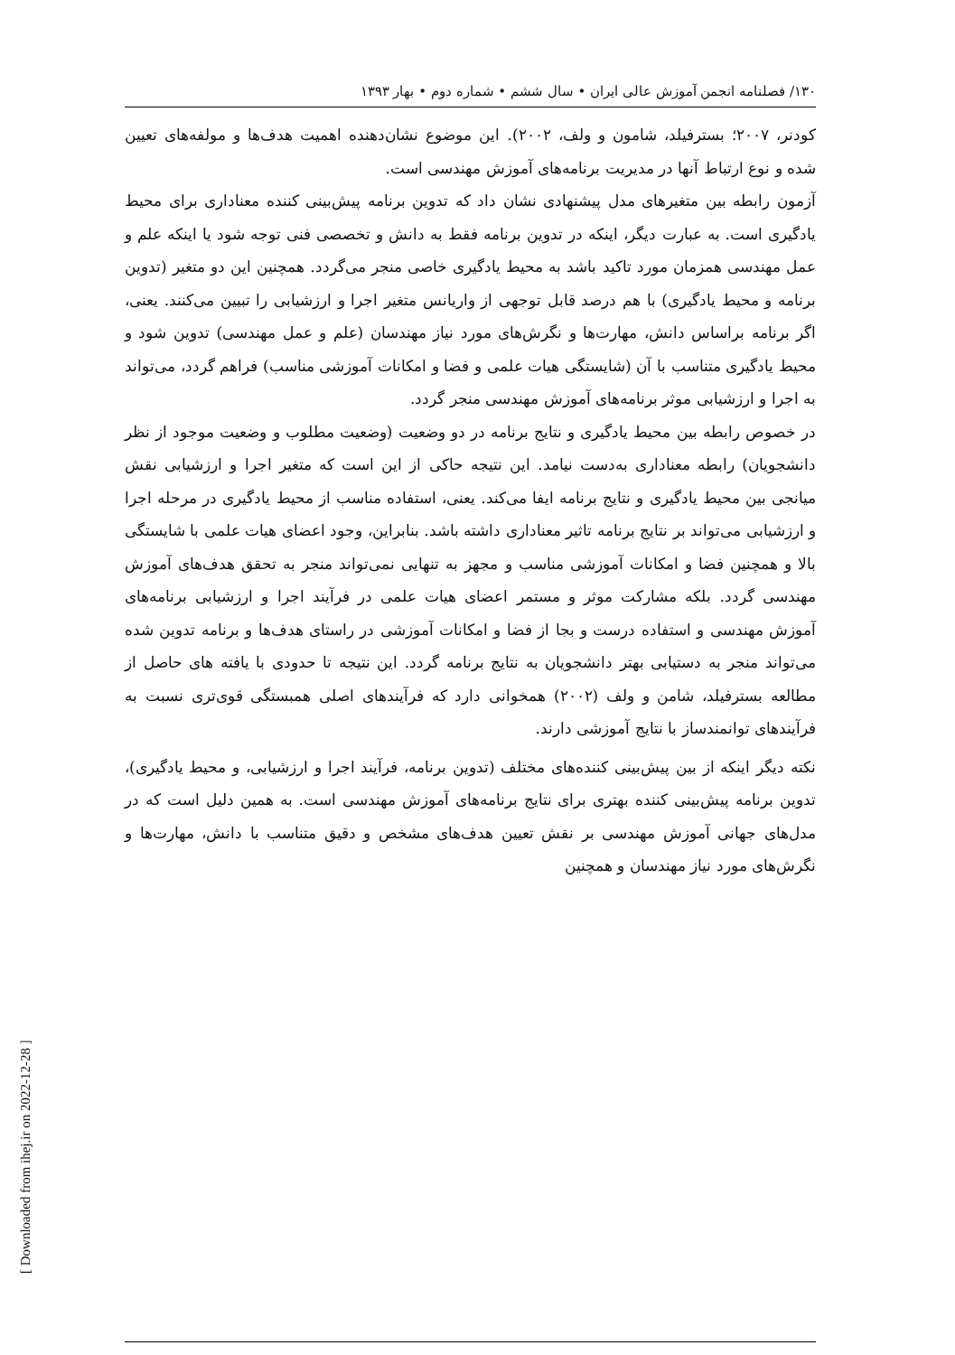۱۳۰/ فصلنامه انجمن آموزش عالی ایران • سال ششم • شماره دوم • بهار ۱۳۹۳
کودنر، ۲۰۰۷؛ بسترفیلد، شامون و ولف، ۲۰۰۲). این موضوع نشان‌دهنده اهمیت هدف‌ها و مولفه‌های تعیین شده و نوع ارتباط آنها در مدیریت برنامه‌های آموزش مهندسی است.
آزمون رابطه بین متغیرهای مدل پیشنهادی نشان داد که تدوین برنامه پیش‌بینی کننده معناداری برای محیط یادگیری است. به عبارت دیگر، اینکه در تدوین برنامه فقط به دانش و تخصصی فنی توجه شود یا اینکه علم و عمل مهندسی همزمان مورد تاکید باشد به محیط یادگیری خاصی منجر می‌گردد. همچنین این دو متغیر (تدوین برنامه و محیط یادگیری) با هم درصد قابل توجهی از واریانس متغیر اجرا و ارزشیابی را تبیین می‌کنند. یعنی، اگر برنامه براساس دانش، مهارت‌ها و نگرش‌های مورد نیاز مهندسان (علم و عمل مهندسی) تدوین شود و محیط یادگیری متناسب با آن (شایستگی هیات علمی و فضا و امکانات آموزشی مناسب) فراهم گردد، می‌تواند به اجرا و ارزشیابی موثر برنامه‌های آموزش مهندسی منجر گردد.
در خصوص رابطه بین محیط یادگیری و نتایج برنامه در دو وضعیت (وضعیت مطلوب و وضعیت موجود از نظر دانشجویان) رابطه معناداری به‌دست نیامد. این نتیجه حاکی از این است که متغیر اجرا و ارزشیابی نقش میانجی بین محیط یادگیری و نتایج برنامه ایفا می‌کند. یعنی، استفاده مناسب از محیط یادگیری در مرحله اجرا و ارزشیابی می‌تواند بر نتایج برنامه تاثیر معناداری داشته باشد. بنابراین، وجود اعضای هیات علمی با شایستگی بالا و همچنین فضا و امکانات آموزشی مناسب و مجهز به تنهایی نمی‌تواند منجر به تحقق هدف‌های آموزش مهندسی گردد. بلکه مشارکت موثر و مستمر اعضای هیات علمی در فرآیند اجرا و ارزشیابی برنامه‌های آموزش مهندسی و استفاده درست و بجا از فضا و امکانات آموزشی در راستای هدف‌ها و برنامه تدوین شده می‌تواند منجر به دستیابی بهتر دانشجویان به نتایج برنامه گردد. این نتیجه تا حدودی با یافته های حاصل از مطالعه بسترفیلد، شامن و ولف (۲۰۰۲) همخوانی دارد که فرآیندهای اصلی همبستگی قوی‌تری نسبت به فرآیندهای توانمندساز با نتایج آموزشی دارند.
نکته دیگر اینکه از بین پیش‌بینی کننده‌های مختلف (تدوین برنامه، فرآیند اجرا و ارزشیابی، و محیط یادگیری)، تدوین برنامه پیش‌بینی کننده بهتری برای نتایج برنامه‌های آموزش مهندسی است. به همین دلیل است که در مدل‌های جهانی آموزش مهندسی بر نقش تعیین هدف‌های مشخص و دقیق متناسب با دانش، مهارت‌ها و نگرش‌های مورد نیاز مهندسان و همچنین
[ Downloaded from ihej.ir on 2022-12-28 ]